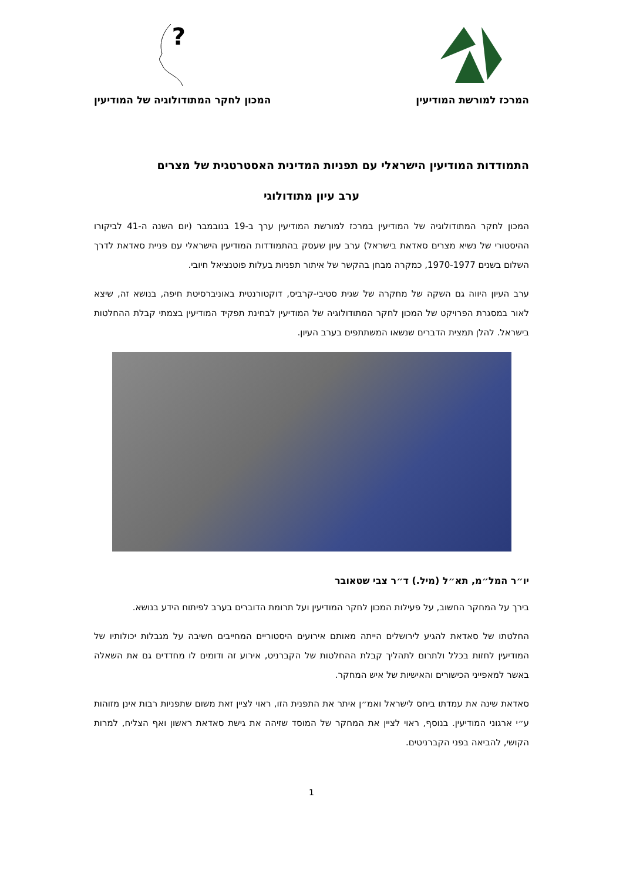המרכז למורשת המודיעין
?
המכון לחקר המתודולוגיה של המודיעין
התמודדות המודיעין הישראלי עם תפניות המדינית האסטרטגית של מצרים
ערב עיון מתודולוגי
המכון לחקר המתודולוגיה של המודיעין במרכז למורשת המודיעין ערך ב-19 בנובמבר (יום השנה ה-41 לביקורו ההיסטורי של נשיא מצרים סאדאת בישראל) ערב עיון שעסק בהתמודדות המודיעין הישראלי עם פניית סאדאת לדרך השלום בשנים 1970-1977, כמקרה מבחן בהקשר של איתור תפניות בעלות פוטנציאל חיובי.
ערב העיון היווה גם השקה של מחקרה של שגית סטיבי-קרביס, דוקטורנטית באוניברסיטת חיפה, בנושא זה, שיצא לאור במסגרת הפרויקט של המכון לחקר המתודולוגיה של המודיעין לבחינת תפקיד המודיעין בצמתי קבלת ההחלטות בישראל. להלן תמצית הדברים שנשאו המשתתפים בערב העיון.
יו״ר המל״מ, תא״ל (מיל.) ד״ר צבי שטאובר
בירך על המחקר החשוב, על פעילות המכון לחקר המודיעין ועל תרומת הדוברים בערב לפיתוח הידע בנושא.
החלטתו של סאדאת להגיע לירושלים הייתה מאותם אירועים היסטוריים המחייבים חשיבה על מגבלות יכולותיו של המודיעין לחזות בכלל ולתרום לתהליך קבלת ההחלטות של הקברניט, אירוע זה ודומים לו מחדדים גם את השאלה באשר למאפייני הכישורים והאישיות של איש המחקר.
סאדאת שינה את עמדתו ביחס לישראל ואמ״ן איתר את התפנית הזו, ראוי לציין זאת משום שתפניות רבות אינן מזוהות ע״י ארגוני המודיעין. בנוסף, ראוי לציין את המחקר של המוסד שזיהה את גישת סאדאת ראשון ואף הצליח, למרות הקושי, להביאה בפני הקברניטים.
1